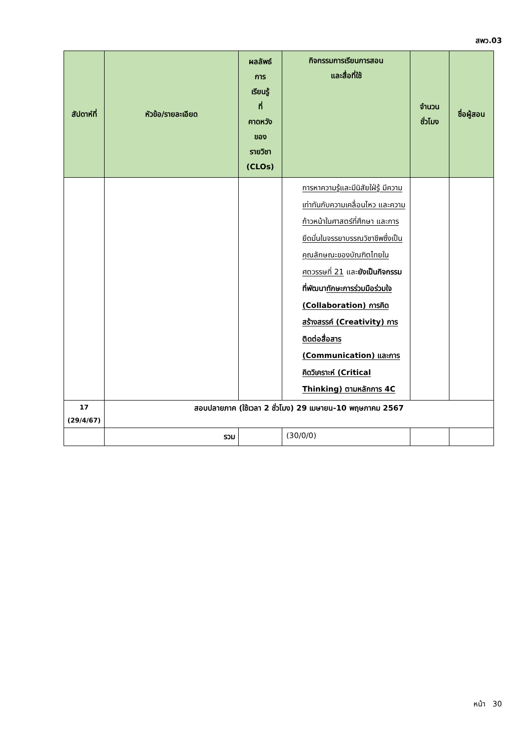สพว.03
| สัปดาห์ที่ | หัวข้อ/รายละเอียด | ผลลัพธ์ การ เรียนรู้ ที่ คาดหวัง ของ รายวิชา (CLOs) | กิจกรรมการเรียนการสอน และสื่อที่ใช้ | จำนวน ชั่วโมง | ชื่อผู้สอน |
| --- | --- | --- | --- | --- | --- |
| | | | การหาความรู้และมีนิสัยใฝ่รู้ มีความเท่าทันกับความเคลื่อนไหว และความก้าวหน้าในศาสตร์ที่ศึกษา และการยึดมั่นในจรรยาบรรณวิชาชีพซึ่งเป็นคุณลักษณะของบัณฑิตไทยในศตวรรษที่ 21 และ ยังเป็นกิจกรรมที่พัฒนา ทักษะการร่วมมือร่วมใจ (Collaboration) การคิดสร้างสรรค์ (Creativity) การติดต่อสื่อสาร (Communication) และการคิดวิเคราะห์ (Critical Thinking) ตามหลักการ 4C | | |
| 17 (29/4/67) | สอบปลายภาค (ใช้เวลา 2 ชั่วโมง) 29 เมษายน-10 พฤษภาคม 2567 | | | | |
| | รวม | | (30/0/0) | | |
หน้า 30